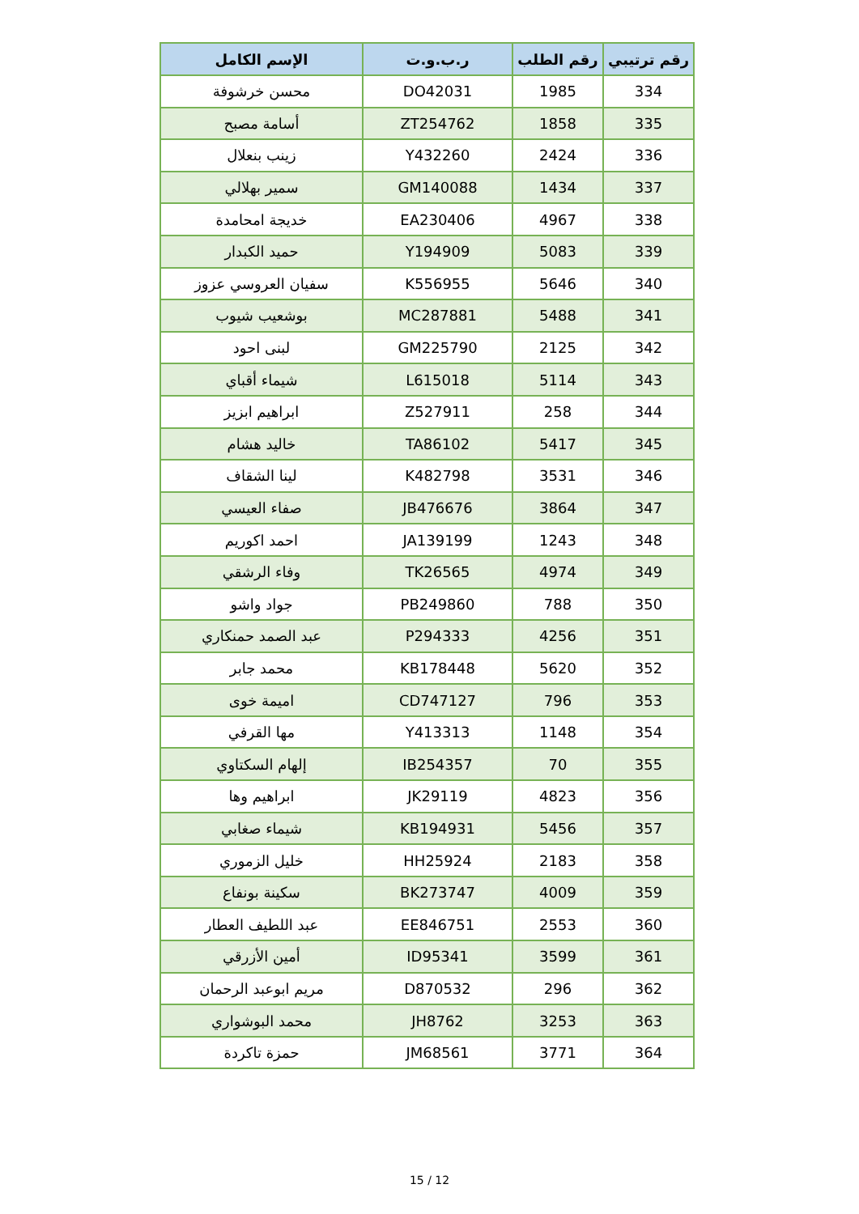| رقم ترتيبي | رقم الطلب | ر.ب.و.ت | الإسم الكامل |
| --- | --- | --- | --- |
| 334 | 1985 | DO42031 | محسن خرشوفة |
| 335 | 1858 | ZT254762 | أسامة مصبح |
| 336 | 2424 | Y432260 | زينب بنعلال |
| 337 | 1434 | GM140088 | سمير بهلالي |
| 338 | 4967 | EA230406 | خديجة امحامدة |
| 339 | 5083 | Y194909 | حميد الكبدار |
| 340 | 5646 | K556955 | سفيان العروسي عزوز |
| 341 | 5488 | MC287881 | بوشعيب شيوب |
| 342 | 2125 | GM225790 | لبنى احود |
| 343 | 5114 | L615018 | شيماء أقباي |
| 344 | 258 | Z527911 | ابراهيم ابزيز |
| 345 | 5417 | TA86102 | خاليد هشام |
| 346 | 3531 | K482798 | لينا الشقاف |
| 347 | 3864 | JB476676 | صفاء العيسي |
| 348 | 1243 | JA139199 | احمد اكوريم |
| 349 | 4974 | TK26565 | وفاء الرشقي |
| 350 | 788 | PB249860 | جواد واشو |
| 351 | 4256 | P294333 | عبد الصمد حمنكاري |
| 352 | 5620 | KB178448 | محمد جابر |
| 353 | 796 | CD747127 | اميمة خوى |
| 354 | 1148 | Y413313 | مها القرفي |
| 355 | 70 | IB254357 | إلهام السكتاوي |
| 356 | 4823 | JK29119 | ابراهيم وها |
| 357 | 5456 | KB194931 | شيماء صغابي |
| 358 | 2183 | HH25924 | خليل الزموري |
| 359 | 4009 | BK273747 | سكينة بونفاع |
| 360 | 2553 | EE846751 | عبد اللطيف العطار |
| 361 | 3599 | ID95341 | أمين الأزرقي |
| 362 | 296 | D870532 | مريم ابوعبد الرحمان |
| 363 | 3253 | JH8762 | محمد البوشواري |
| 364 | 3771 | JM68561 | حمزة تاكردة |
15 / 12